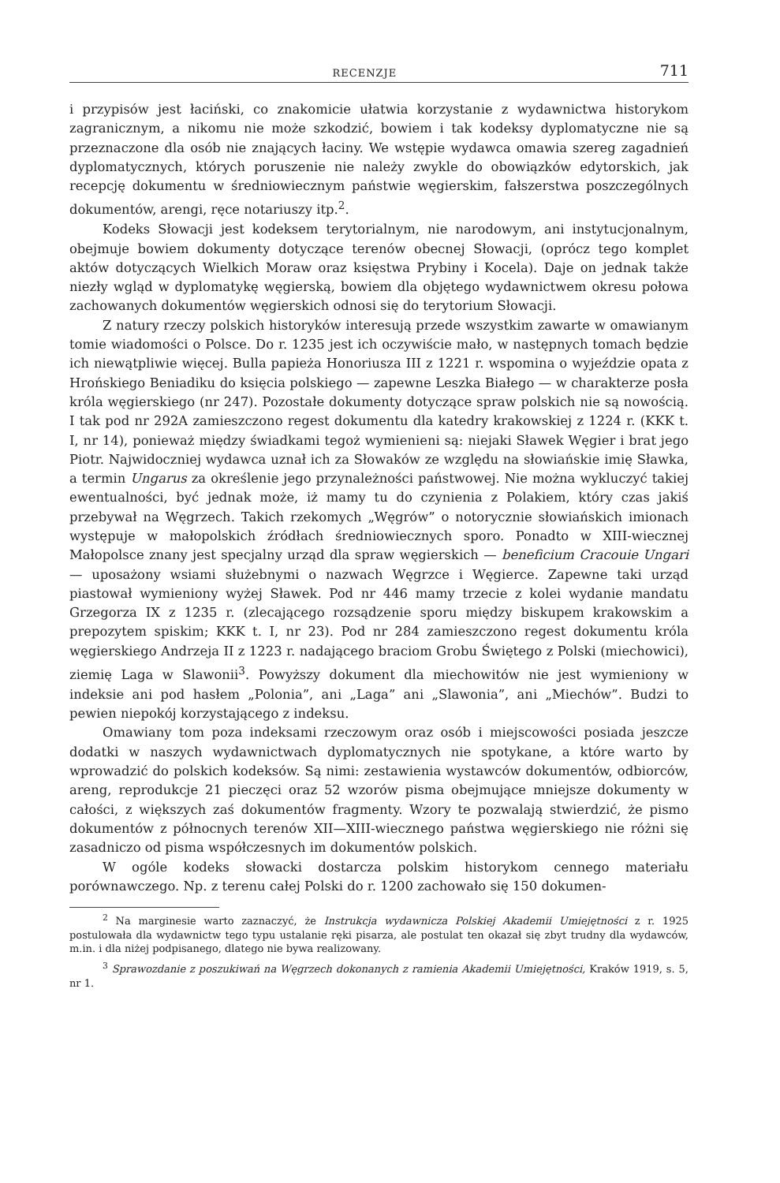RECENZJE 711
i przypisów jest łaciński, co znakomicie ułatwia korzystanie z wydawnictwa historykom zagranicznym, a nikomu nie może szkodzić, bowiem i tak kodeksy dyplomatyczne nie są przeznaczone dla osób nie znających łaciny. We wstępie wydawca omawia szereg zagadnień dyplomatycznych, których poruszenie nie należy zwykle do obowiązków edytorskich, jak recepcję dokumentu w średniowiecznym państwie węgierskim, fałszerstwa poszczególnych dokumentów, arengi, ręce notariuszy itp.<sup>2</sup>.
Kodeks Słowacji jest kodeksem terytorialnym, nie narodowym, ani instytucjonalnym, obejmuje bowiem dokumenty dotyczące terenów obecnej Słowacji, (oprócz tego komplet aktów dotyczących Wielkich Moraw oraz księstwa Prybiny i Kocela). Daje on jednak także niezły wgląd w dyplomatykę węgierską, bowiem dla objętego wydawnictwem okresu połowa zachowanych dokumentów węgierskich odnosi się do terytorium Słowacji.
Z natury rzeczy polskich historyków interesują przede wszystkim zawarte w omawianym tomie wiadomości o Polsce. Do r. 1235 jest ich oczywiście mało, w następnych tomach będzie ich niewątpliwie więcej. Bulla papieża Honoriusza III z 1221 r. wspomina o wyjeździe opata z Hrońskiego Beniadiku do księcia polskiego — zapewne Leszka Białego — w charakterze posła króla węgierskiego (nr 247). Pozostałe dokumenty dotyczące spraw polskich nie są nowością. I tak pod nr 292A zamieszczono regest dokumentu dla katedry krakowskiej z 1224 r. (KKK t. I, nr 14), ponieważ między świadkami tegoż wymienieni są: niejaki Sławek Węgier i brat jego Piotr. Najwidoczniej wydawca uznał ich za Słowaków ze względu na słowiańskie imię Sławka, a termin Ungarus za określenie jego przynależności państwowej. Nie można wykluczyć takiej ewentualności, być jednak może, iż mamy tu do czynienia z Polakiem, który czas jakiś przebywał na Węgrzech. Takich rzekomych „Węgrów” o notorycznie słowiańskich imionach występuje w małopolskich źródłach średniowiecznych sporo. Ponadto w XIII-wiecznej Małopolsce znany jest specjalny urząd dla spraw węgierskich — beneficium Cracouie Ungari — uposażony wsiami służebnymi o nazwach Węgrzce i Węgierce. Zapewne taki urząd piastował wymieniony wyżej Sławek. Pod nr 446 mamy trzecie z kolei wydanie mandatu Grzegorza IX z 1235 r. (zlecającego rozsądzenie sporu między biskupem krakowskim a prepozytem spiskim; KKK t. I, nr 23). Pod nr 284 zamieszczono regest dokumentu króla węgierskiego Andrzeja II z 1223 r. nadającego braciom Grobu Świętego z Polski (miechowici), ziemię Laga w Slawonii<sup>3</sup>. Powyższy dokument dla miechowitów nie jest wymieniony w indeksie ani pod hasłem „Polonia”, ani „Laga” ani „Slawonia”, ani „Miechów”. Budzi to pewien niepokój korzystającego z indeksu.
Omawiany tom poza indeksami rzeczowym oraz osób i miejscowości posiada jeszcze dodatki w naszych wydawnictwach dyplomatycznych nie spotykane, a które warto by wprowadzić do polskich kodeksów. Są nimi: zestawienia wystawców dokumentów, odbiorców, areng, reprodukcje 21 pieczęci oraz 52 wzorów pisma obejmujące mniejsze dokumenty w całości, z większych zaś dokumentów fragmenty. Wzory te pozwalają stwierdzić, że pismo dokumentów z północnych terenów XII—XIII-wiecznego państwa węgierskiego nie różni się zasadniczo od pisma współczesnych im dokumentów polskich.
W ogóle kodeks słowacki dostarcza polskim historykom cennego materiału porównawczego. Np. z terenu całej Polski do r. 1200 zachowało się 150 dokumen-
<sup>2</sup> Na marginesie warto zaznaczyć, że Instrukcja wydawnicza Polskiej Akademii Umiejętności z r. 1925 postulowała dla wydawnictw tego typu ustalanie ręki pisarza, ale postulat ten okazał się zbyt trudny dla wydawców, m.in. i dla niżej podpisanego, dlatego nie bywa realizowany.
<sup>3</sup> Sprawozdanie z poszukiwań na Węgrzech dokonanych z ramienia Akademii Umiejętności, Kraków 1919, s. 5, nr 1.